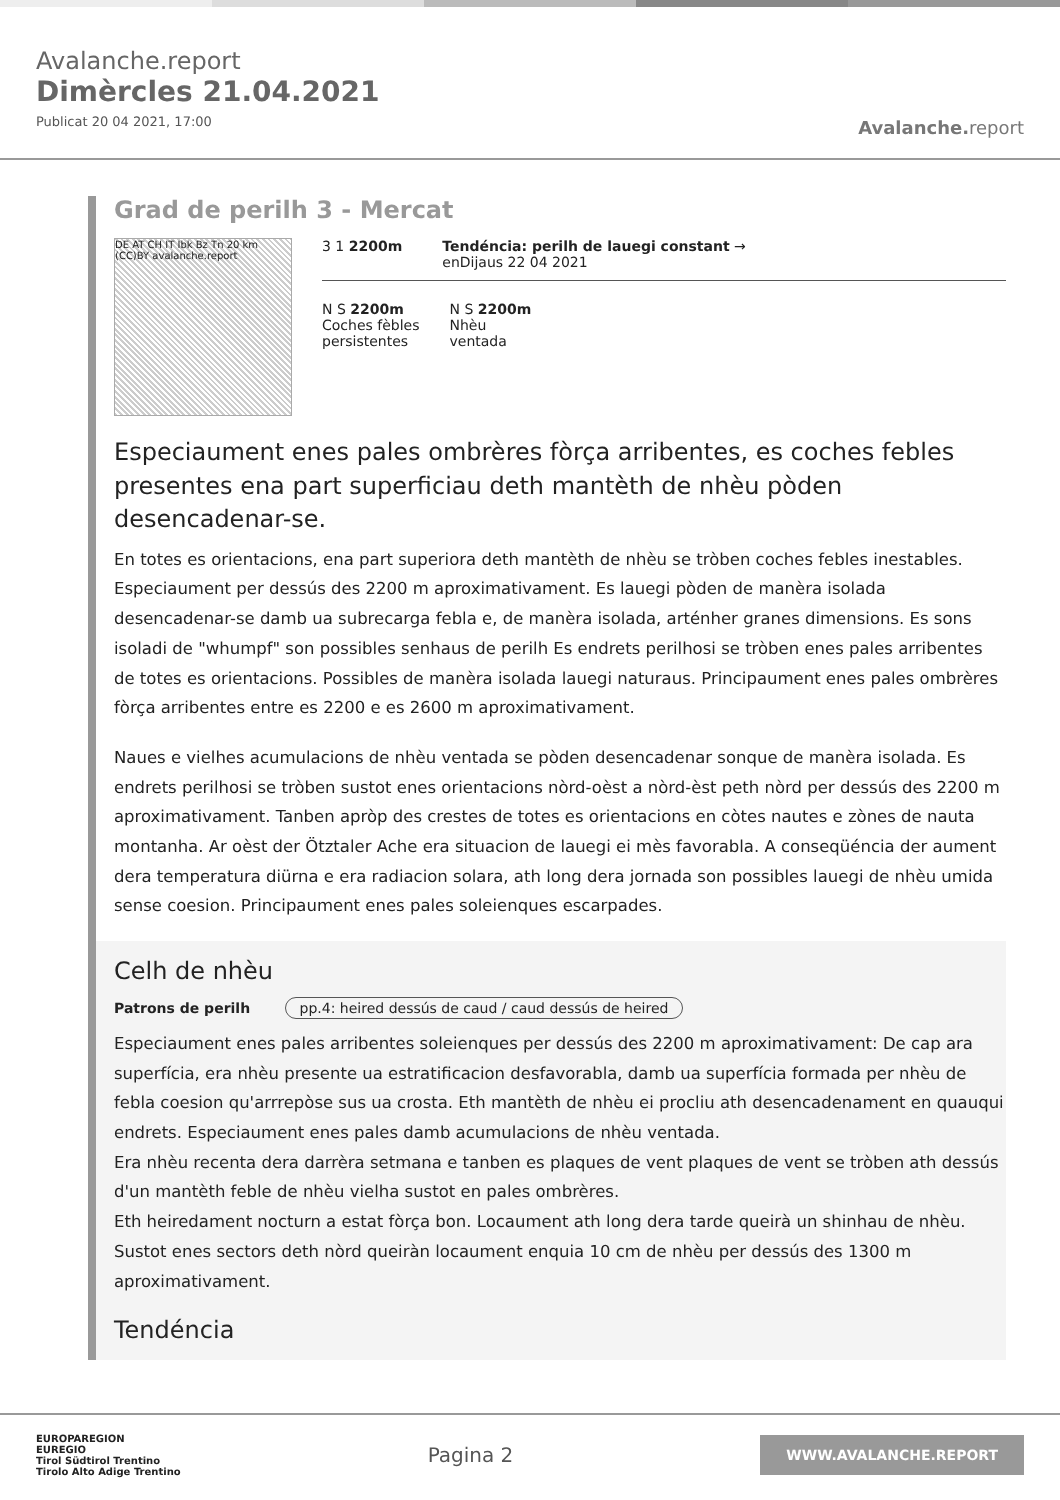Avalanche.report
Dimèrcles 21.04.2021
Publicat 20 04 2021, 17:00
Avalanche. report
Grad de perilh 3 - Mercat
DE AT CH IT Ibk Bz Tn 20 km (CC)BY avalanche.report
3 1 2200m Tendéncia: perilh de lauegi constant →
enDijaus 22 04 2021
N S 2200m
Coches fèbles
persistentes
N S 2200m
Nhèu
ventada
Especiaument enes pales ombrères fòrça arribentes, es coches febles presentes ena part superficiau deth mantèth de nhèu pòden desencadenar-se.
En totes es orientacions, ena part superiora deth mantèth de nhèu se tròben coches febles inestables. Especiaument per dessús des 2200 m aproximativament. Es lauegi pòden de manèra isolada desencadenar-se damb ua subrecarga febla e, de manèra isolada, arténher granes dimensions. Es sons isoladi de "whumpf" son possibles senhaus de perilh Es endrets perilhosi se tròben enes pales arribentes de totes es orientacions. Possibles de manèra isolada lauegi naturaus. Principaument enes pales ombrères fòrça arribentes entre es 2200 e es 2600 m aproximativament.
Naues e vielhes acumulacions de nhèu ventada se pòden desencadenar sonque de manèra isolada. Es endrets perilhosi se tròben sustot enes orientacions nòrd-oèst a nòrd-èst peth nòrd per dessús des 2200 m aproximativament. Tanben apròp des crestes de totes es orientacions en còtes nautes e zònes de nauta montanha. Ar oèst der Ötztaler Ache era situacion de lauegi ei mès favorabla. A conseqüéncia der aument dera temperatura diürna e era radiacion solara, ath long dera jornada son possibles lauegi de nhèu umida sense coesion. Principaument enes pales soleienques escarpades.
Celh de nhèu
Patrons de perilh pp.4: heired dessús de caud / caud dessús de heired
Especiaument enes pales arribentes soleienques per dessús des 2200 m aproximativament: De cap ara superfícia, era nhèu presente ua estratificacion desfavorabla, damb ua superfícia formada per nhèu de febla coesion qu'arrrepòse sus ua crosta. Eth mantèth de nhèu ei procliu ath desencadenament en quauqui endrets. Especiaument enes pales damb acumulacions de nhèu ventada.
Era nhèu recenta dera darrèra setmana e tanben es plaques de vent plaques de vent se tròben ath dessús d'un mantèth feble de nhèu vielha sustot en pales ombrères.
Eth heiredament nocturn a estat fòrça bon. Locaument ath long dera tarde queirà un shinhau de nhèu. Sustot enes sectors deth nòrd queiràn locaument enquia 10 cm de nhèu per dessús des 1300 m aproximativament.
Tendéncia
EUROPAREGION
EUREGIO
Tirol Südtirol Trentino
Tirolo Alto Adige Trentino
Pagina 2
WWW.AVALANCHE.REPORT